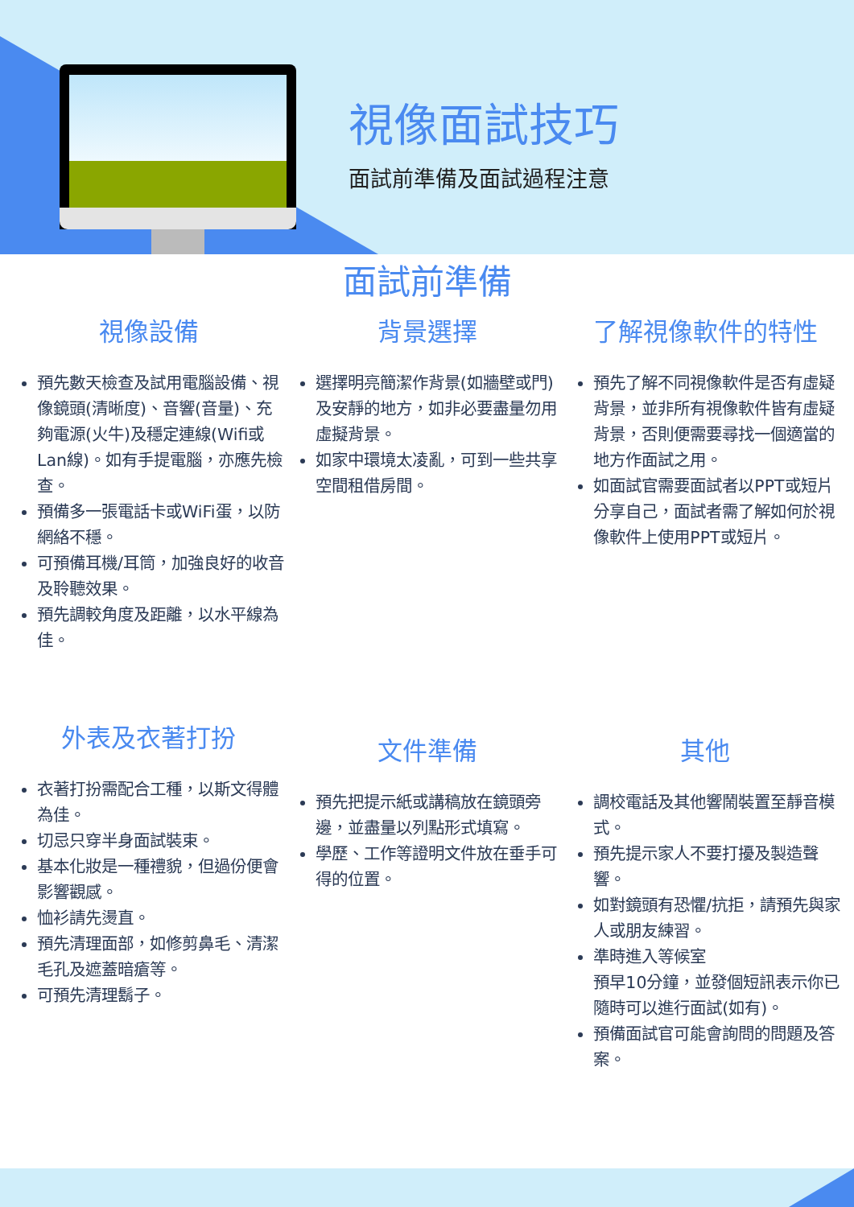視像面試技巧
面試前準備及面試過程注意
面試前準備
視像設備
預先數天檢查及試用電腦設備、視像鏡頭(清晰度)、音響(音量)、充夠電源(火牛)及穩定連線(Wifi或Lan線)。如有手提電腦，亦應先檢查。
預備多一張電話卡或WiFi蛋，以防網絡不穩。
可預備耳機/耳筒，加強良好的收音及聆聽效果。
預先調較角度及距離，以水平線為佳。
背景選擇
選擇明亮簡潔作背景(如牆壁或門)及安靜的地方，如非必要盡量勿用虛擬背景。
如家中環境太凌亂，可到一些共享空間租借房間。
了解視像軟件的特性
預先了解不同視像軟件是否有虛疑背景，並非所有視像軟件皆有虛疑背景，否則便需要尋找一個適當的地方作面試之用。
如面試官需要面試者以PPT或短片分享自己，面試者需了解如何於視像軟件上使用PPT或短片。
外表及衣著打扮
衣著打扮需配合工種，以斯文得體為佳。
切忌只穿半身面試裝束。
基本化妝是一種禮貌，但過份便會影響觀感。
恤衫請先燙直。
預先清理面部，如修剪鼻毛、清潔毛孔及遮蓋暗瘡等。
可預先清理鬍子。
文件準備
預先把提示紙或講稿放在鏡頭旁邊，並盡量以列點形式填寫。
學歷、工作等證明文件放在垂手可得的位置。
其他
調校電話及其他響鬧裝置至靜音模式。
預先提示家人不要打擾及製造聲響。
如對鏡頭有恐懼/抗拒，請預先與家人或朋友練習。
準時進入等候室
預早10分鐘，並發個短訊表示你已隨時可以進行面試(如有)。
預備面試官可能會詢問的問題及答案。